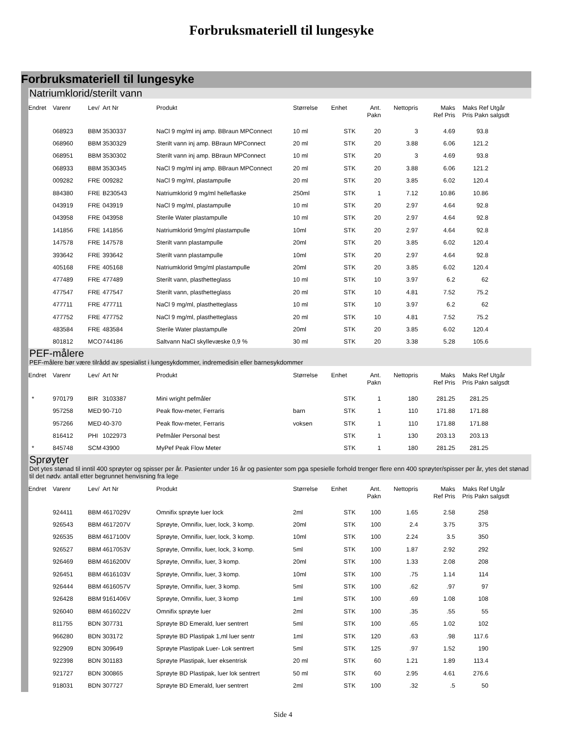Forbruksmateriell til lungesyke
Forbruksmateriell til lungesyke
Natriumklorid/sterilt vann
| Endret | Varenr | Lev/ | Art Nr | Produkt | Størrelse | Enhet | Ant. Pakn | Nettopris | Maks Ref Pris | Maks Ref Pris Pakn | Utgår salgsdt |
| --- | --- | --- | --- | --- | --- | --- | --- | --- | --- | --- | --- |
| | 068923 | BBM | 3530337 | NaCl 9 mg/ml inj amp. BBraun MPConnect | 10 ml | STK | 20 | 3 | 4.69 | 93.8 | |
| | 068960 | BBM | 3530329 | Sterilt vann inj amp. BBraun MPConnect | 20 ml | STK | 20 | 3.88 | 6.06 | 121.2 | |
| | 068951 | BBM | 3530302 | Sterilt vann inj amp. BBraun MPConnect | 10 ml | STK | 20 | 3 | 4.69 | 93.8 | |
| | 068933 | BBM | 3530345 | NaCl 9 mg/ml inj amp. BBraun MPConnect | 20 ml | STK | 20 | 3.88 | 6.06 | 121.2 | |
| | 009282 | FRE | 009282 | NaCl 9 mg/ml, plastampulle | 20 ml | STK | 20 | 3.85 | 6.02 | 120.4 | |
| | 884380 | FRE | B230543 | Natriumklorid 9 mg/ml helleflaske | 250ml | STK | 1 | 7.12 | 10.86 | 10.86 | |
| | 043919 | FRE | 043919 | NaCl 9 mg/ml, plastampulle | 10 ml | STK | 20 | 2.97 | 4.64 | 92.8 | |
| | 043958 | FRE | 043958 | Sterile Water plastampulle | 10 ml | STK | 20 | 2.97 | 4.64 | 92.8 | |
| | 141856 | FRE | 141856 | Natriumklorid 9mg/ml plastampulle | 10ml | STK | 20 | 2.97 | 4.64 | 92.8 | |
| | 147578 | FRE | 147578 | Sterilt vann plastampulle | 20ml | STK | 20 | 3.85 | 6.02 | 120.4 | |
| | 393642 | FRE | 393642 | Sterilt vann plastampulle | 10ml | STK | 20 | 2.97 | 4.64 | 92.8 | |
| | 405168 | FRE | 405168 | Natriumklorid 9mg/ml plastampulle | 20ml | STK | 20 | 3.85 | 6.02 | 120.4 | |
| | 477489 | FRE | 477489 | Sterilt vann, plasthetteglass | 10 ml | STK | 10 | 3.97 | 6.2 | 62 | |
| | 477547 | FRE | 477547 | Sterilt vann, plasthetteglass | 20 ml | STK | 10 | 4.81 | 7.52 | 75.2 | |
| | 477711 | FRE | 477711 | NaCl 9 mg/ml, plasthetteglass | 10 ml | STK | 10 | 3.97 | 6.2 | 62 | |
| | 477752 | FRE | 477752 | NaCl 9 mg/ml, plasthetteglass | 20 ml | STK | 10 | 4.81 | 7.52 | 75.2 | |
| | 483584 | FRE | 483584 | Sterile Water plastampulle | 20ml | STK | 20 | 3.85 | 6.02 | 120.4 | |
| | 801812 | MCO | 744186 | Saltvann NaCl skyllevæske 0,9 % | 30 ml | STK | 20 | 3.38 | 5.28 | 105.6 | |
PEF-målere
PEF-målere bør være tilrådd av spesialist i lungesykdommer, indremedisin eller barnesykdommer
| Endret | Varenr | Lev/ | Art Nr | Produkt | Størrelse | Enhet | Ant. Pakn | Nettopris | Maks Ref Pris | Maks Ref Pris Pakn | Utgår salgsdt |
| --- | --- | --- | --- | --- | --- | --- | --- | --- | --- | --- | --- |
| * | 970179 | BIR | 3103387 | Mini wright pefmåler | | STK | 1 | 180 | 281.25 | 281.25 | |
| | 957258 | MED | 90-710 | Peak flow-meter, Ferraris | barn | STK | 1 | 110 | 171.88 | 171.88 | |
| | 957266 | MED | 40-370 | Peak flow-meter, Ferraris | voksen | STK | 1 | 110 | 171.88 | 171.88 | |
| | 816412 | PHI | 1022973 | Pefmåler Personal best | | STK | 1 | 130 | 203.13 | 203.13 | |
| * | 845748 | SCM | 43900 | MyPef Peak Flow Meter | | STK | 1 | 180 | 281.25 | 281.25 | |
Sprøyter
Det ytes stønad til inntil 400 sprøyter og spisser per år. Pasienter under 16 år og pasienter som pga spesielle forhold trenger flere enn 400 sprøyter/spisser per år, ytes det stønad til det nødv. antall etter begrunnet henvisning fra lege
| Endret | Varenr | Lev/ | Art Nr | Produkt | Størrelse | Enhet | Ant. Pakn | Nettopris | Maks Ref Pris | Maks Ref Pris Pakn | Utgår salgsdt |
| --- | --- | --- | --- | --- | --- | --- | --- | --- | --- | --- | --- |
| | 924411 | BBM | 4617029V | Omnifix sprøyte luer lock | 2ml | STK | 100 | 1.65 | 2.58 | 258 | |
| | 926543 | BBM | 4617207V | Sprøyte, Omnifix, luer, lock, 3 komp. | 20ml | STK | 100 | 2.4 | 3.75 | 375 | |
| | 926535 | BBM | 4617100V | Sprøyte, Omnifix, luer, lock, 3 komp. | 10ml | STK | 100 | 2.24 | 3.5 | 350 | |
| | 926527 | BBM | 4617053V | Sprøyte, Omnifix, luer, lock, 3 komp. | 5ml | STK | 100 | 1.87 | 2.92 | 292 | |
| | 926469 | BBM | 4616200V | Sprøyte, Omnifix, luer, 3 komp. | 20ml | STK | 100 | 1.33 | 2.08 | 208 | |
| | 926451 | BBM | 4616103V | Sprøyte, Omnifix, luer, 3 komp. | 10ml | STK | 100 | .75 | 1.14 | 114 | |
| | 926444 | BBM | 4616057V | Sprøyte, Omnifix, luer, 3 komp. | 5ml | STK | 100 | .62 | .97 | 97 | |
| | 926428 | BBM | 9161406V | Sprøyte, Omnifix, luer, 3 komp | 1ml | STK | 100 | .69 | 1.08 | 108 | |
| | 926040 | BBM | 4616022V | Omnifix sprøyte luer | 2ml | STK | 100 | .35 | .55 | 55 | |
| | 811755 | BDN | 307731 | Sprøyte BD Emerald, luer sentrert | 5ml | STK | 100 | .65 | 1.02 | 102 | |
| | 966280 | BDN | 303172 | Sprøyte BD Plastipak 1,ml luer sentr | 1ml | STK | 120 | .63 | .98 | 117.6 | |
| | 922909 | BDN | 309649 | Sprøyte Plastipak Luer- Lok sentrert | 5ml | STK | 125 | .97 | 1.52 | 190 | |
| | 922398 | BDN | 301183 | Sprøyte Plastipak, luer eksentrisk | 20 ml | STK | 60 | 1.21 | 1.89 | 113.4 | |
| | 921727 | BDN | 300865 | Sprøyte BD Plastipak, luer lok sentrert | 50 ml | STK | 60 | 2.95 | 4.61 | 276.6 | |
| | 918031 | BDN | 307727 | Sprøyte BD Emerald, luer sentrert | 2ml | STK | 100 | .32 | .5 | 50 | |
Side 4